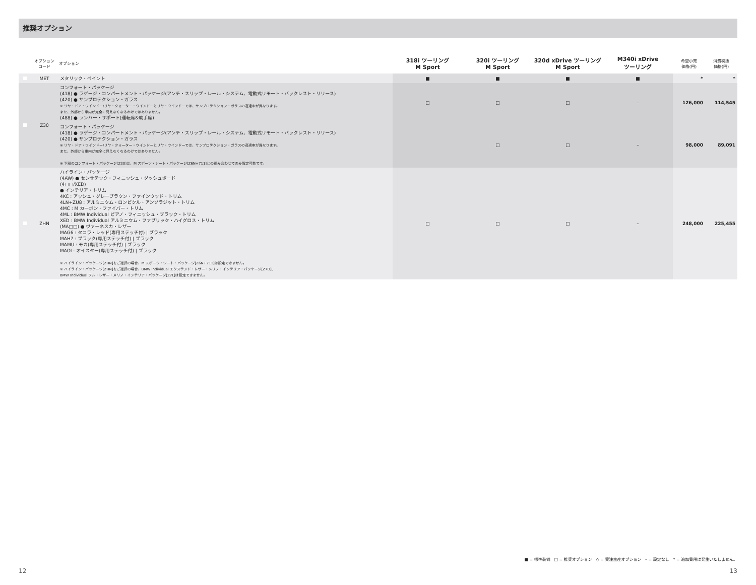推奨オプション
| | オプション コード | オプション | 318i ツーリング M Sport | 320i ツーリング M Sport | 320d xDrive ツーリング M Sport | M340i xDrive ツーリング | 希望小売 価格(円) | 消費税抜 価格(円) |
| --- | --- | --- | --- | --- | --- | --- | --- | --- |
| | MET | メタリック・ペイント | ■ | ■ | ■ | ■ | * | * |
| | Z30 | コンフォート・パッケージ (418) ● ラゲージ・コンパートメント・パッケージ(アンチ・スリップ・レール・システム、電動式リモート・バックレスト・リリース) (420) ● サンプロテクション・ガラス ※ リヤ・ドア・ウインドー/リヤ・クォーター・ウインドーとリヤ・ウインドーでは、サンプロテクション・ガラスの透過率が異なります。 また、外部から車内が完全に見えなくなるわけではありません。 (488) ● ランバー・サポート(運転席&助手席) | □ | □ | □ | – | 126,000 | 114,545 |
| | | コンフォート・パッケージ (418) ● ラゲージ・コンパートメント・パッケージ(アンチ・スリップ・レール・システム、電動式リモート・バックレスト・リリース) (420) ● サンプロテクション・ガラス ※ リヤ・ドア・ウインドー/リヤ・クォーター・ウインドーとリヤ・ウインドーでは、サンプロテクション・ガラスの透過率が異なります。 また、外部から車内が完全に見えなくなるわけではありません。 ※ 下段のコンフォート・パッケージ[Z30]は、M スポーツ・シート・パッケージ[Z6N+711]との組み合わせでのみ設定可能です。 | | □ | □ | – | 98,000 | 89,091 |
| | ZHN | ハイライン・パッケージ (4AW) ● センサテック・フィニッシュ・ダッシュボード (4□□/XED) ● インテリア・トリム 4KC : アッシュ・グレーブラウン・ファインウッド・トリム 4LN+ZU8 : アルミニウム・ロンビクル・アンソラジット・トリム 4MC : M カーボン・ファイバー・トリム 4ML : BMW Individual ピアノ・フィニッシュ・ブラック・トリム XED : BMW Individual アルミニウム・ファブリック・ハイグロス・トリム (MA□□) ● ヴァーネスカ・レザー MAG6 : タコラ・レッド(専用ステッチ付) / ブラック MAH7 : ブラック(専用ステッチ付) / ブラック MAMU : モカ(専用ステッチ付) / ブラック MAOI : オイスター(専用ステッチ付) / ブラック ※ ハイライン・パッケージ[ZHN]をご選択の場合、M スポーツ・シート・パッケージ[Z6N+711]は設定できません。 ※ ハイライン・パッケージ[ZHN]をご選択の場合、BMW Individual エクステンド・レザー・メリノ・インテリア・パッケージ[Z7D]、 BMW Individual フル・レザー・メリノ・インテリア・パッケージ[Z7L]は設定できません。 | □ | □ | □ | – | 248,000 | 225,455 |
■ = 標準装備 □ = 推奨オプション ◇ = 受注生産オプション – = 設定なし * = 追加費用は発生いたしません。
12 13